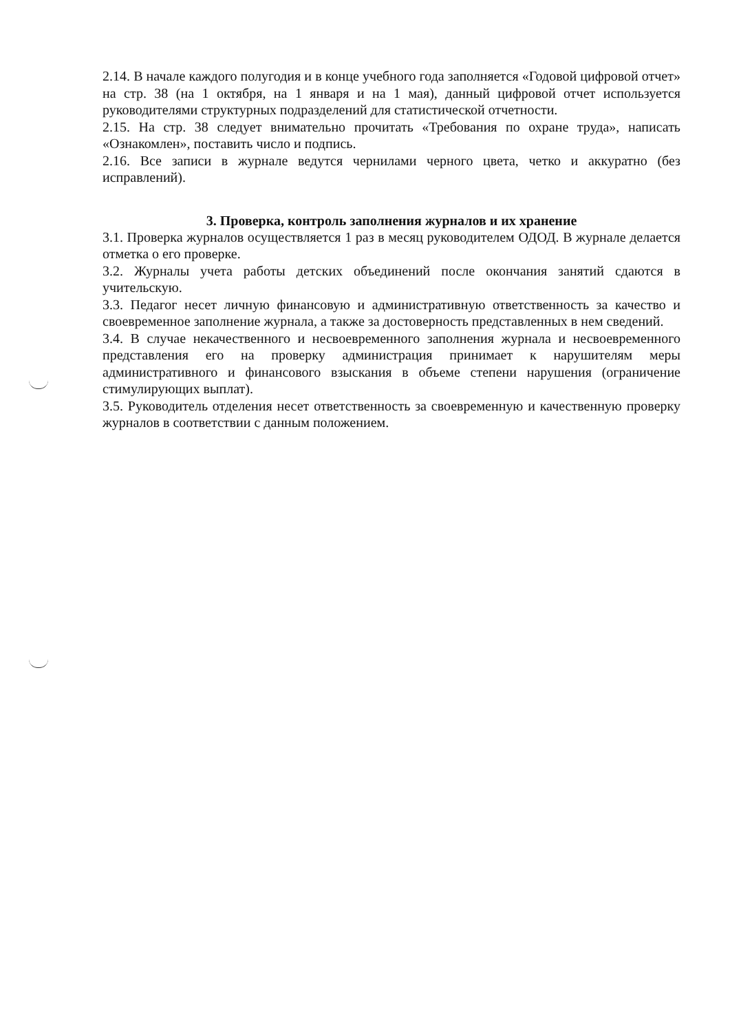2.14. В начале каждого полугодия и в конце учебного года заполняется «Годовой цифровой отчет» на стр. 38 (на 1 октября, на 1 января и на 1 мая), данный цифровой отчет используется руководителями структурных подразделений для статистической отчетности.
2.15. На стр. 38 следует внимательно прочитать «Требования по охране труда», написать «Ознакомлен», поставить число и подпись.
2.16. Все записи в журнале ведутся чернилами черного цвета, четко и аккуратно (без исправлений).
3. Проверка, контроль заполнения журналов и их хранение
3.1. Проверка журналов осуществляется 1 раз в месяц руководителем ОДОД. В журнале делается отметка о его проверке.
3.2. Журналы учета работы детских объединений после окончания занятий сдаются в учительскую.
3.3. Педагог несет личную финансовую и административную ответственность за качество и своевременное заполнение журнала, а также за достоверность представленных в нем сведений.
3.4. В случае некачественного и несвоевременного заполнения журнала и несвоевременного представления его на проверку администрация принимает к нарушителям меры административного и финансового взыскания в объеме степени нарушения (ограничение стимулирующих выплат).
3.5. Руководитель отделения несет ответственность за своевременную и качественную проверку журналов в соответствии с данным положением.